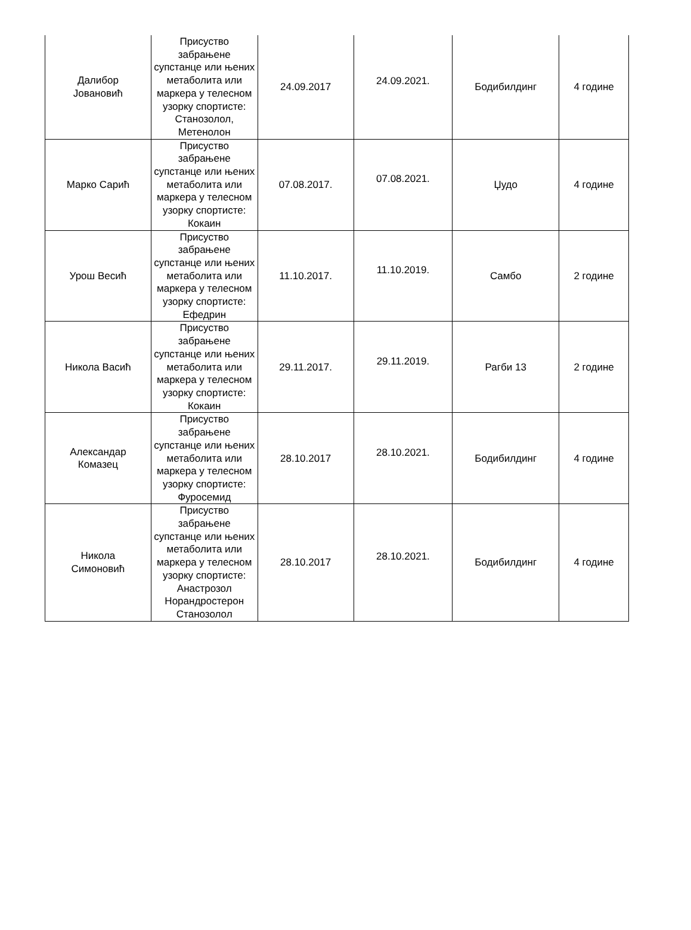| Далибор Јовановић | Присуство забрањене супстанце или њених метаболита или маркера у телесном узорку спортисте: Станозолол, Метенолон | 24.09.2017 | 24.09.2021. | Бодибилдинг | 4 године |
| Марко Сарић | Присуство забрањене супстанце или њених метаболита или маркера у телесном узорку спортисте: Кокаин | 07.08.2017. | 07.08.2021. | Џудо | 4 године |
| Урош Весић | Присуство забрањене супстанце или њених метаболита или маркера у телесном узорку спортисте: Ефедрин | 11.10.2017. | 11.10.2019. | Самбо | 2 године |
| Никола Васић | Присуство забрањене супстанце или њених метаболита или маркера у телесном узорку спортисте: Кокаин | 29.11.2017. | 29.11.2019. | Рагби 13 | 2 године |
| Александар Комазец | Присуство забрањене супстанце или њених метаболита или маркера у телесном узорку спортисте: Фуросемид | 28.10.2017 | 28.10.2021. | Бодибилдинг | 4 године |
| Никола Симоновић | Присуство забрањене супстанце или њених метаболита или маркера у телесном узорку спортисте: Анастрозол Норандростерон Станозолол | 28.10.2017 | 28.10.2021. | Бодибилдинг | 4 године |